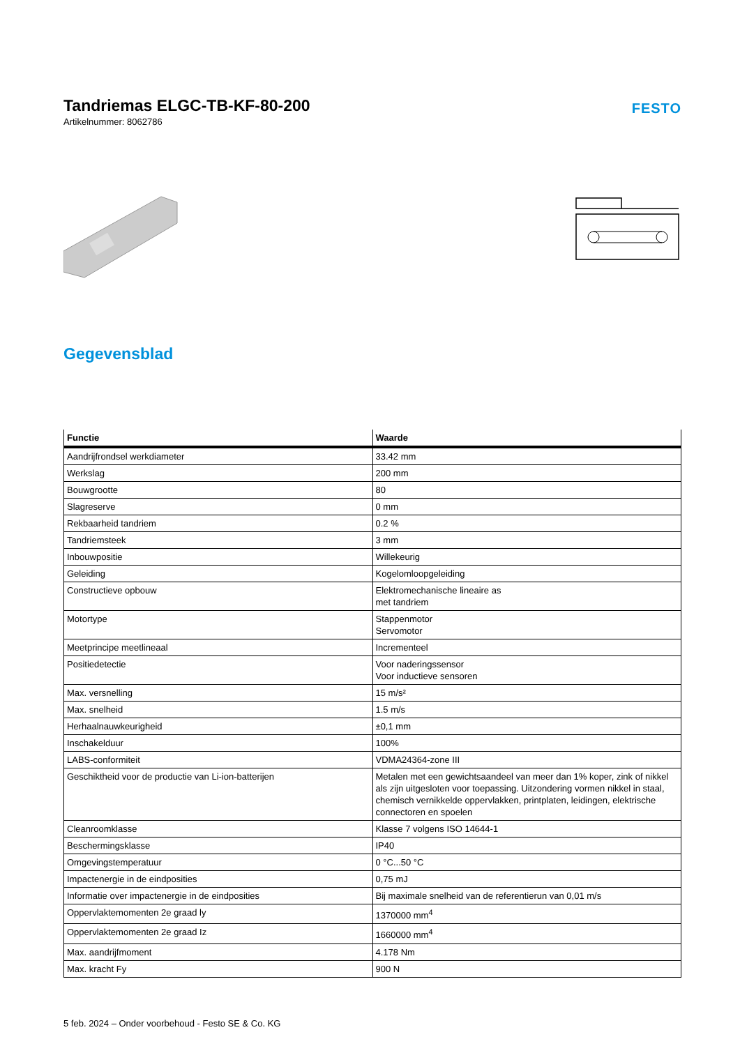Tandriemas ELGC-TB-KF-80-200
Artikelnummer: 8062786
FESTO
Gegevensblad
| Functie | Waarde |
| --- | --- |
| Aandrijfrondsel werkdiameter | 33.42 mm |
| Werkslag | 200 mm |
| Bouwgrootte | 80 |
| Slagreserve | 0 mm |
| Rekbaarheid tandriem | 0.2 % |
| Tandriemsteek | 3 mm |
| Inbouwpositie | Willekeurig |
| Geleiding | Kogelomloopgeleiding |
| Constructieve opbouw | Elektromechanische lineaire as met tandriem |
| Motortype | Stappenmotor Servomotor |
| Meetprincipe meetlineaal | Incrementeel |
| Positiedetectie | Voor naderingssensor Voor inductieve sensoren |
| Max. versnelling | 15 m/s² |
| Max. snelheid | 1.5 m/s |
| Herhaalnauwkeurigheid | ±0,1 mm |
| Inschakelduur | 100% |
| LABS-conformiteit | VDMA24364-zone III |
| Geschiktheid voor de productie van Li-ion-batterijen | Metalen met een gewichtsaandeel van meer dan 1% koper, zink of nikkel als zijn uitgesloten voor toepassing. Uitzondering vormen nikkel in staal, chemisch vernikkelde oppervlakken, printplaten, leidingen, elektrische connectoren en spoelen |
| Cleanroomklasse | Klasse 7 volgens ISO 14644-1 |
| Beschermingsklasse | IP40 |
| Omgevingstemperatuur | 0 °C...50 °C |
| Impactenergie in de eindposities | 0,75 mJ |
| Informatie over impactenergie in de eindposities | Bij maximale snelheid van de referentierun van 0,01 m/s |
| Oppervlaktemomenten 2e graad ly | 1370000 mm<sup>4</sup> |
| Oppervlaktemomenten 2e graad Iz | 1660000 mm<sup>4</sup> |
| Max. aandrijfmoment | 4.178 Nm |
| Max. kracht Fy | 900 N |
5 feb. 2024 – Onder voorbehoud - Festo SE & Co. KG